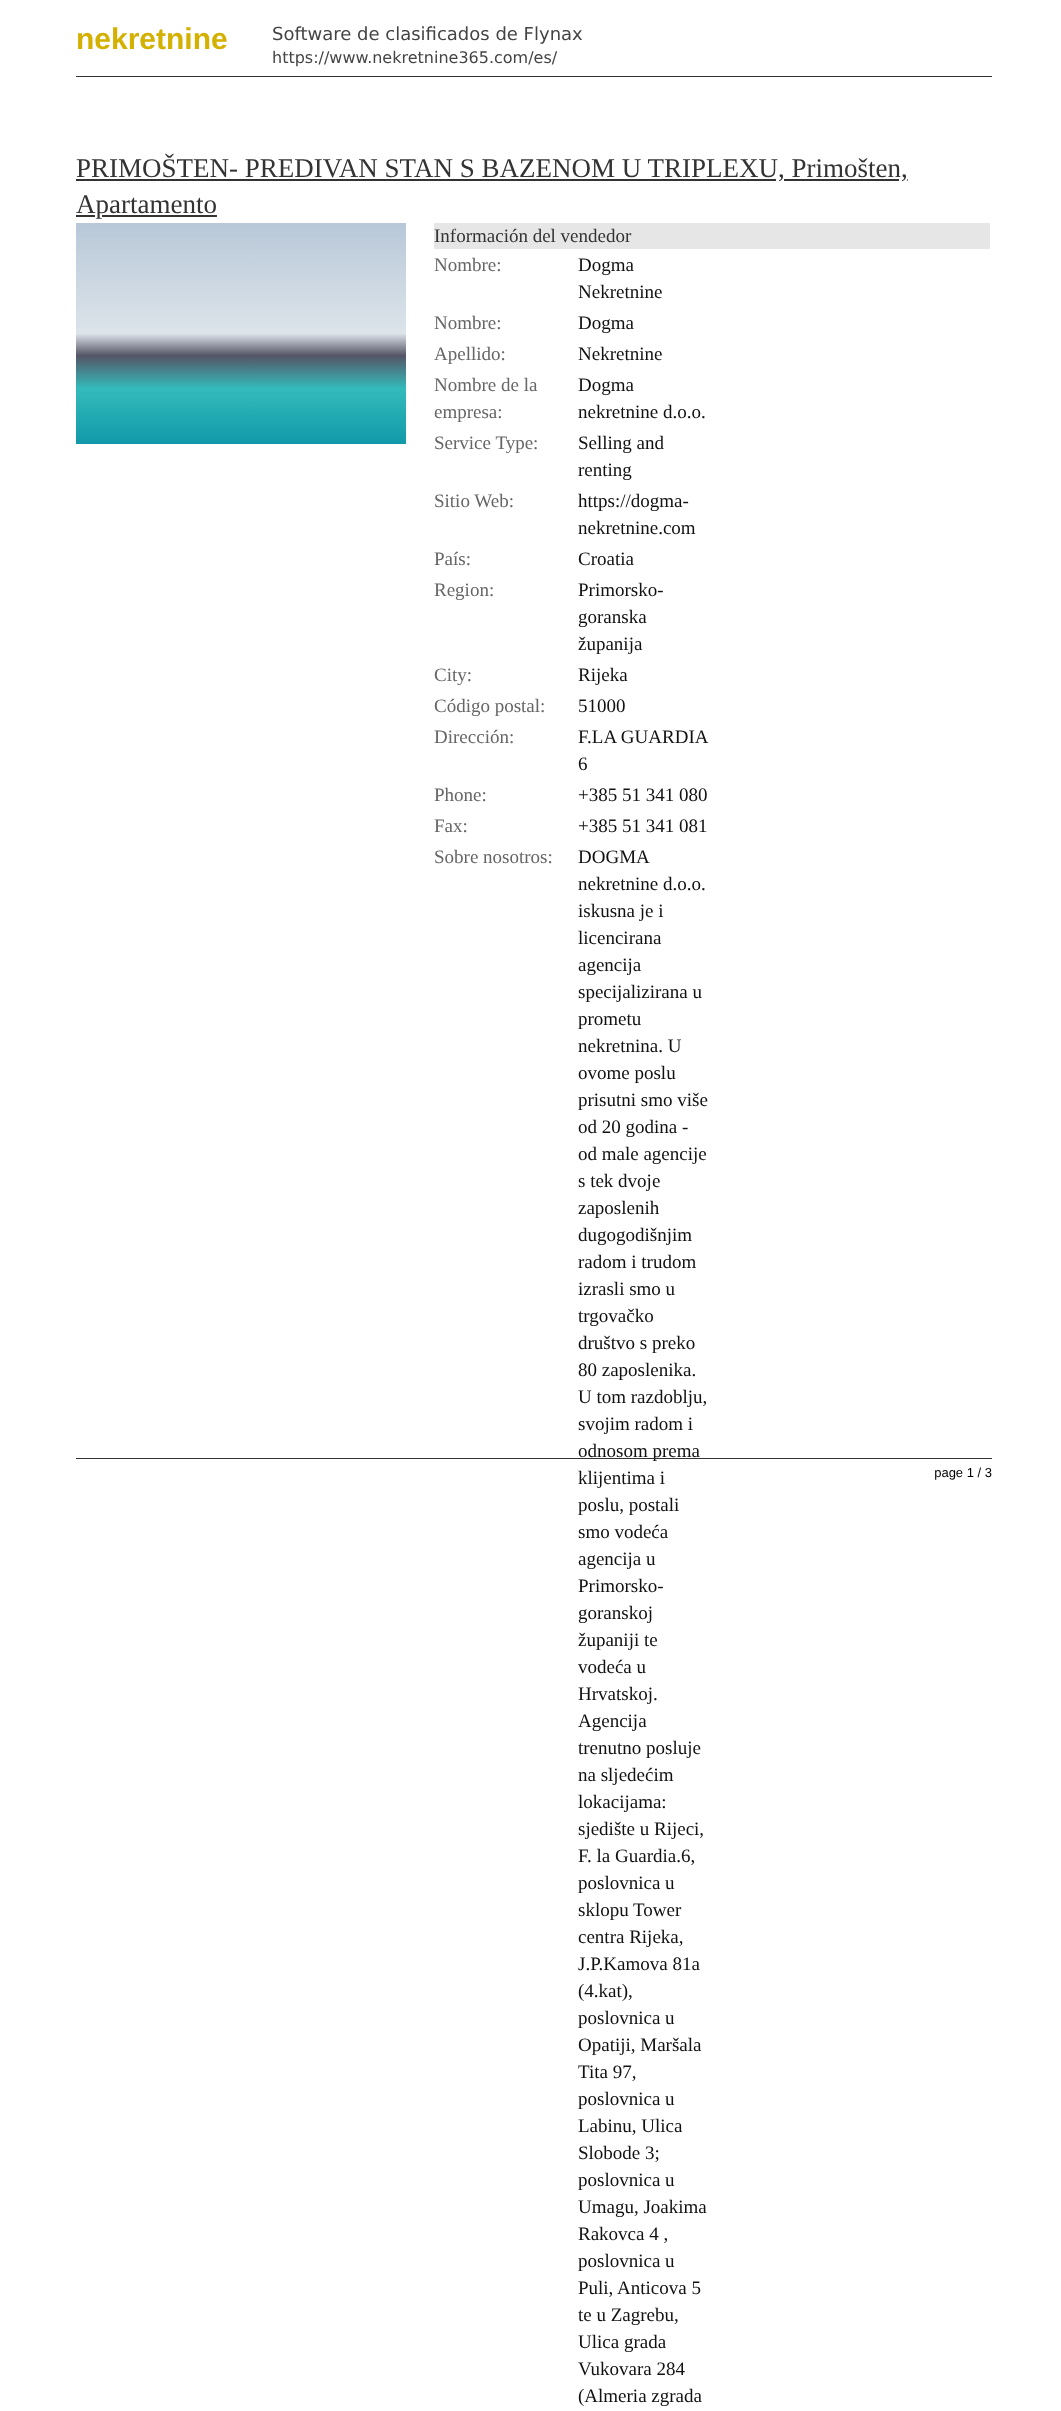nekretnine
Software de clasificados de Flynax
https://www.nekretnine365.com/es/
PRIMOŠTEN- PREDIVAN STAN S BAZENOM U TRIPLEXU, Primošten, Apartamento
| Información del vendedor | | |
| --- | --- | --- |
| Nombre: | Dogma Nekretnine | |
| Nombre: | Dogma | |
| Apellido: | Nekretnine | |
| Nombre de la empresa: | Dogma nekretnine d.o.o. | |
| Service Type: | Selling and renting | |
| Sitio Web: | https://dogma-nekretnine.com | |
| País: | Croatia | |
| Region: | Primorsko-goranska županija | |
| City: | Rijeka | |
| Código postal: | 51000 | |
| Dirección: | F.LA GUARDIA 6 | |
| Phone: | +385 51 341 080 | |
| Fax: | +385 51 341 081 | |
| Sobre nosotros: | DOGMA nekretnine d.o.o. iskusna je i licencirana agencija specijalizirana u prometu nekretnina. U ovome poslu prisutni smo više od 20 godina - od male agencije s tek dvoje zaposlenih dugogodišnjim radom i trudom izrasli smo u trgovačko društvo s preko 80 zaposlenika. U tom razdoblju, svojim radom i odnosom prema klijentima i poslu, postali smo vodeća agencija u Primorsko-goranskoj županiji te vodeća u Hrvatskoj. Agencija trenutno posluje na sljedećim lokacijama: sjedište u Rijeci, F. la Guardia.6, poslovnica u sklopu Tower centra Rijeka, J.P.Kamova 81a (4.kat), poslovnica u Opatiji, Maršala Tita 97, poslovnica u Labinu, Ulica Slobode 3; poslovnica u Umagu, Joakima Rakovca 4 , poslovnica u Puli, Anticova 5 te u Zagrebu, Ulica grada Vukovara 284 (Almeria zgrada | |
page 1 / 3